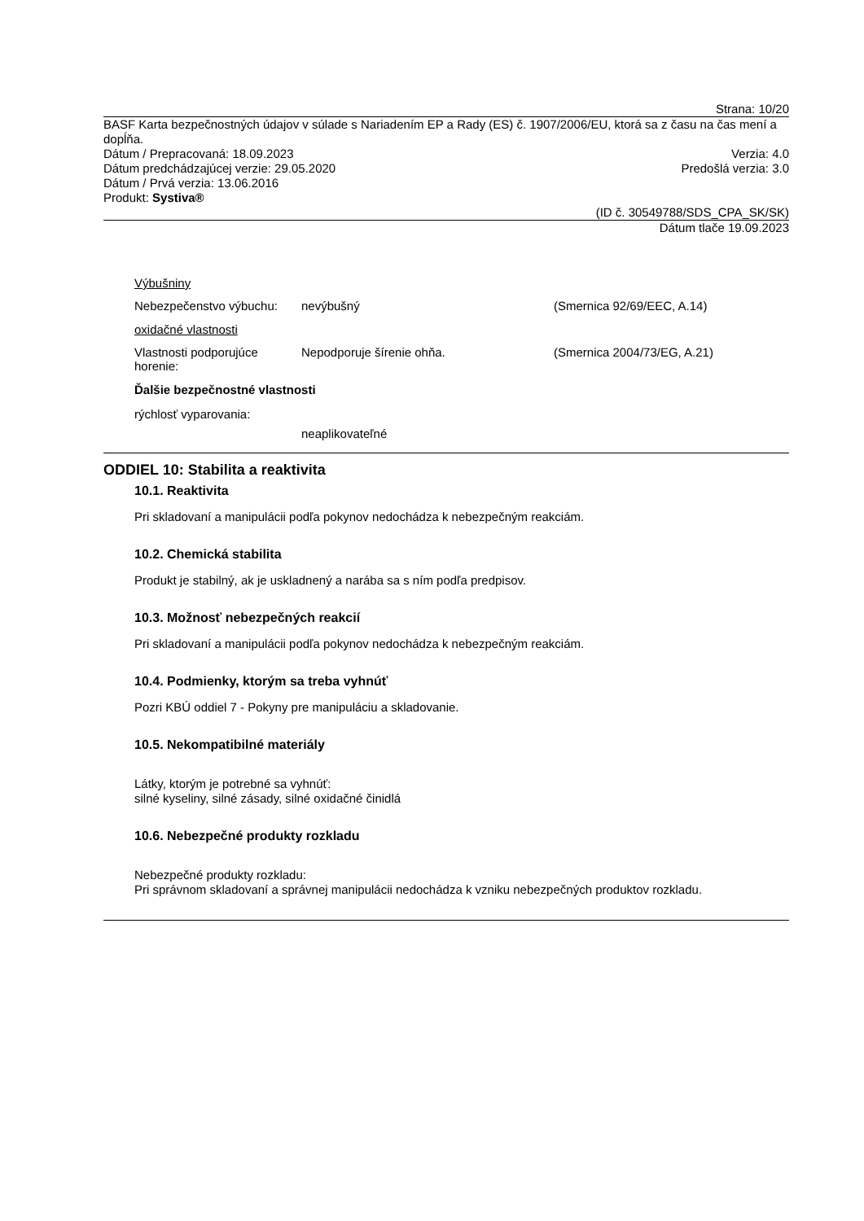Strana: 10/20
BASF Karta bezpečnostných údajov v súlade s Nariadením EP a Rady (ES) č. 1907/2006/EU, ktorá sa z času na čas mení a dopĺňa.
Dátum / Prepracovaná: 18.09.2023
Verzia: 4.0
Dátum predchádzajúcej verzie: 29.05.2020
Predošlá verzia: 3.0
Dátum / Prvá verzia: 13.06.2016
Produkt: Systiva®
(ID č. 30549788/SDS_CPA_SK/SK)
Dátum tlače 19.09.2023
Výbušniny
Nebezpečenstvo výbuchu: nevýbušný (Smernica 92/69/EEC, A.14)
oxidačné vlastnosti
Vlastnosti podporujúce horenie: Nepodporuje šírenie ohňa. (Smernica 2004/73/EG, A.21)
Ďalšie bezpečnostné vlastnosti
rýchlosť vyparovania:
neaplikovateľné
ODDIEL 10: Stabilita a reaktivita
10.1. Reaktivita
Pri skladovaní a manipulácii podľa pokynov nedochádza k nebezpečným reakciám.
10.2. Chemická stabilita
Produkt je stabilný, ak je uskladnený a narába sa s ním podľa predpisov.
10.3. Možnosť nebezpečných reakcií
Pri skladovaní a manipulácii podľa pokynov nedochádza k nebezpečným reakciám.
10.4. Podmienky, ktorým sa treba vyhnúť
Pozri KBÚ oddiel 7 - Pokyny pre manipuláciu a skladovanie.
10.5. Nekompatibilné materiály
Látky, ktorým je potrebné sa vyhnúť:
silné kyseliny, silné zásady, silné oxidačné činidlá
10.6. Nebezpečné produkty rozkladu
Nebezpečné produkty rozkladu:
Pri správnom skladovaní a správnej manipulácii nedochádza k vzniku nebezpečných produktov rozkladu.